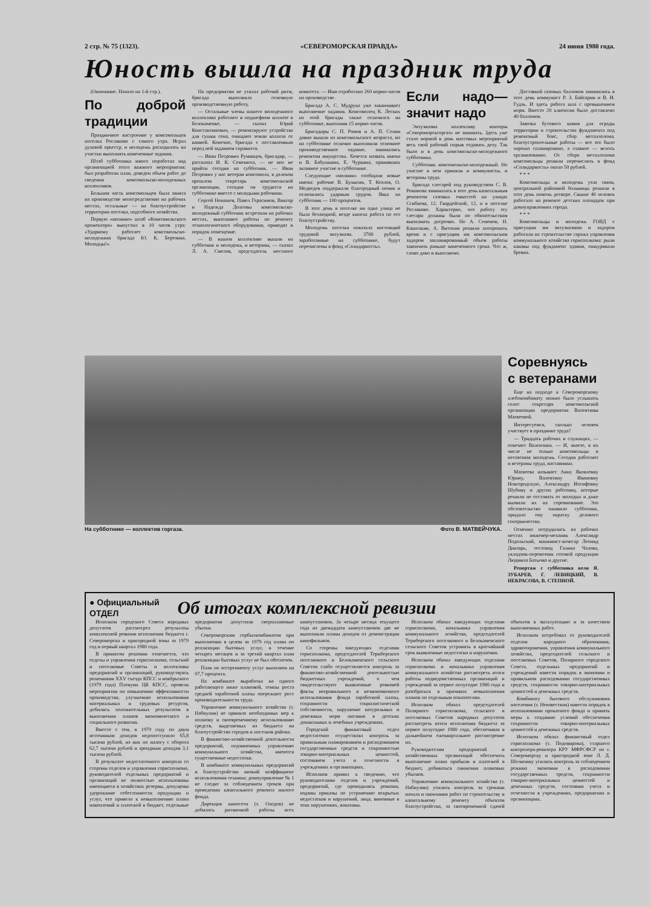2 стр. № 75 (1323). «СЕВЕРОМОРСКАЯ ПРАВДА» 24 июня 1980 года.
Юность вышла на праздник труда
(Окончание. Начало на 1-й стр.).
По доброй традиции
Праздничное настроение у комсомольцев поселка Росляково с самого утра. Играл духовой оркестр, и молодежь расходилась на участки выполнять намеченные задания.
Штаб субботника много поработал над организацией этого важного мероприятия: был разработан план, доведен объем работ до сведения комсомольско-молодежных коллективов.
Большая часть комсомольцев была занята на производстве непосредственно на рабочих местах, остальные — на благоустройстве территории поселка, подсобного хозяйства.
Первую «молнию» штаб «Комсомольского прожектора» выпустил в 10 часов утра: «Ударному работает комсомольско-молодежная бригада Ю. К. Березина. Молодцы!».
На предприятии не утихал рабочий ритм, бригада выполняла основную производственную работу.
— Остальные члены нашего молодежного коллектива работают в подшефном колхозе в Белокаменке, — сказал Юрий Константинович, — ремонтируют устройства для сушки сена, очищают земли колхоза от камней. Конечно, бригада с поставленным перед ней заданием справится.
— Иван Петрович Румянцев, бригадир, — рассказал И. К. Семенюта, — не мог не прийти сегодня на субботник. — Иван Петрович у нас ветеран комсомола, в далеком прошлом секретарь комсомольской организации, сегодня он трудится на субботнике вместе с молодыми рабочими.
Сергей Ненашев, Павел Герасимов, Виктор и Надежда Долговы комсомольско-молодежный субботник встретили на рабочих местах, выполняют работы по ремонту технологического оборудования, приводят в порядок помещение.
— В нашем коллективе вышли на субботник и молодежь, и ветераны, — сказал Л. А. Смелов, председатель местного комитета. — Ими отработано 260 нормо-часов на производстве.
Бригада А. С. Мудрука уже заканчивает выполнение задания. Комсомолец К. Легких из этой бригады также отличился на субботнике, выполнив 15 нормо-часов.
Бригадиры С. П. Ромов и А. П. Солин давно вышли из комсомольского возраста, но на субботнике отлично выполнили основное производственное задание, занимались ремонтом имущества. Хочется назвать имена и В. Бабушкина, Е. Чуркина, принявших активное участие в субботнике.
Следующие «молнии» сообщали новые имена: рабочие В. Булыгин, Т. Козлов, О. Медведев поддержали благородный почин и отличились ударным трудом. Явка на субботник — 100 процентов.
В этот день в поселке ни одна улица не была безлюдной, везде кипела работа по его благоустройству.
Молодежь поселка показала настоящий трудовой энтузиазм. 3700 рублей, заработанные на субботнике, будут перечислены в фонд «Солидарность».
Если надо—значит надо
Энтузиазма коллективу конторы «Североморскгоргаз» не занимать. Здесь уже стало нормой в день массовых мероприятий весь свой рабочий порыв отдавать делу. Так было и в день комсомольско-молодежного субботника.
Субботник комсомольско-молодежный. Но участие в нем приняли и коммунисты, и ветераны труда.
Бригада слесарей под руководством С. В. Романова занималась в этот день капитальным ремонтом газовых емкостей на улицах Сгибнева, 12, Гвардейской, 12, и в поселке Росляково. Характерно, что работу эту слесари должны были по обязательствам выполнить досрочно. Но А. Семенов, Н. Кашолкин, А. Витохин решили поторопить время и с присущим им комсомольским задором запланированный объем работы закончить раньше намеченного срока. Что ж, слово дано и выполнено.
Доставкой газовых баллонов занимались в этот день коммунист Р. З. Байсарин и В. И. Гудзь. И здесь работа шла с превышением норм. Вместо 20 клиентам было доставлено 40 баллонов.
Завозка бутового камня для ограды территории и строительства фундамента под ремонтный бокс, сбор металлолома, благоустроительные работы — все это было хорошо спланировано, а главное — велось организованно. От сбора металлолома комсомольцы решили перечислить в фонд «Солидарность» около 50 рублей.
* * *
Комсомольцы и молодежь узла связи, центральной районной больницы решили в этот день помочь детворе. Свыше 40 человек работало на ремонте детских площадок при домоуправлениях города.
* * *
Комсомольцы и молодежь ГОВД с присущим им энтузиазмом и задором работали на строительстве гаража управления коммунального хозяйства горисполкома: рыли канавы под фундамент здания, ошкуривали бревна.
На субботнике — коллектив горгаза. Фото В. МАТВЕЙЧУКА.
Соревнуясь с ветеранами
Еще на подходе к Североморскому хлебокомбинату можно было услышать голос секретаря комсомольской организации предприятия Валентины Матвеевой.
Интересуемся, сколько человек участвует в празднике труда?
— Тридцать рабочих и служащих, — отвечает Валентина. — И, знаете, в их числе не только комсомольцы и несоюзная молодежь. Сегодня работают и ветераны труда, наставники.
Матвеева называет Анну Яковлевну Юрину, Валентину Ивановну Новгородскую, Александру Иосифовну Шубину и других работниц, которые решили не отставать от молодых и даже вызвали их на соревнование. Это обстоятельство оживило субботник, придало ему окраску делового соперничества.
Отменно потрудились на рабочих местах инженер-механик Александр Подольский, машинист-кочегар Леонид Диктярь, тестовод Галина Чалова, укладчик-перевозчик готовой продукции Людмила Батычко и другие.
Репортаж с субботника вели Я. ЗУБАРЕВ, Г. ЛЕВИЦКИЙ, В. НЕКРАСОВА, В. СТЕПНОЙ.
● Официальный
ОТДЕЛ
Об итогах комплексной ревизии
Исполком городского Совета народных депутатов рассмотрел результаты комплексной ревизии исполнения бюджета г. Североморска и пригородной зоны за 1979 год и первый квартал 1980 года.
В принятом решении отмечается, что отделы и управления горисполкома, сельский и поселковые Советы и коллективы предприятий и организаций, руководствуясь решениями XXV съезда КПСС и ноябрьского (1979 года) Пленума ЦК КПСС, провели мероприятия по повышению эффективности производства, улучшению использования материальных и трудовых ресурсов, добились положительных результатов в выполнении планов экономического и социального развития.
Вместе с тем, в 1979 году по двум источникам доходов недопоступило 65,8 тысячи рублей, из них по налогу с оборота 62,7 тысячи рублей и арендным доходам 3,1 тысячи рублей.
В результате недостаточного контроля со стороны отделов и управления горисполкома, руководителей отдельных предприятий и организаций не полностью использованы имеющиеся в хозяйствах резервы, допущены удорожание себестоимости продукции и услуг, что привело к невыполнению плана накоплений и платежей в бюджет, отдельные предприятия допустили сверхплановые убытки.
Североморским горбыткомбинатом при выполнении в целом за 1979 год плана по реализации бытовых услуг, в течение четырех месяцев и за третий квартал план реализации бытовых услуг не был обеспечен.
План по ассортименту услуг выполнен на 97,7 процента.
На комбинате выработка на одного работающего ниже плановой, темпы роста средней заработной платы опережают рост производительности труда.
Управление коммунального хозяйства (т. Набиулин) не приняло необходимых мер к полному и своевременному использованию средств, выделяемых из бюджета на благоустройство городов и поселков района.
В финансово-хозяйственной деятельности предприятий, подчиненных управлению коммунального хозяйства, имеются существенные недостатки.
В комбинате коммунальных предприятий и благоустройства низкий коэффициент использования техники; домоуправление № 1 не следит за соблюдением сроков при проведении капитального ремонта жилого фонда.
Дирекция киносети (т. Оходов) не добилась ритмичной работы всех киноустановок. За четыре месяца текущего года из двенадцати киноустановок две не выполнили планы доходов от демонстрации кинофильмов.
Со стороны заведующих отделами горисполкома, председателей Териберского поселкового и Белокаменского сельского Советов слабо осуществляется контроль за финансово-хозяйственной деятельностью бюджетных учреждений, о чем свидетельствуют выявленные ревизией факты неправильного и неэкономичного использования фонда заработной платы, сохранности социалистической собственности, нарушение натуральных и денежных норм питания в детских дошкольных и лечебных учреждениях.
Городской финансовый отдел недостаточно осуществлял контроль за правильным планированием и расходованием государственных средств и сохранностью товарно-материальных ценностей, состоянием учета и отчетности в учреждениях и организациях.
Исполком принял к сведению, что руководителями отделов и учреждений, предприятий, где проводились ревизии, изданы приказы по устранению вскрытых недостатков и нарушений, лица, виновные в этих нарушениях, наказаны.
Исполком обязал заведующих отделами горисполкома, начальника управления коммунального хозяйства, председателей Териберского поселкового и Белокаменского сельского Советов устранить в кратчайший срок выявленные недостатки и нарушения.
Исполком обязал заведующих отделами горисполкома и начальника управления коммунального хозяйства рассмотреть итоги работы подведомственных организаций и учреждений за первое полугодие 1980 года и разобраться в причинах невыполнения планов по отдельным показателям.
Исполком обязал председателей Полярного горисполкома, сельского и поселковых Советов народных депутатов рассмотреть итоги исполнения бюджета за первое полугодие 1980 года, обеспечивая в дальнейшем ежеквартальное рассмотрение их.
Руководителям предприятий и хозяйственных организаций обеспечить выполнение плана прибыли и платежей в бюджет, добиваться снижения плановых убытков.
Управлению коммунального хозяйства (т. Набиулин) усилить контроль за сроками начала и окончания работ по строительству и капитальному ремонту объектов благоустройства, за своевременной сдачей объектов в эксплуатацию и за качеством выполненных работ.
Исполком потребовал от руководителей отделов народного образования, здравоохранения, управления коммунального хозяйства, председателей сельского и поселковых Советов, Полярного городского Совета, отдельных предприятий и учреждений навести порядок в экономии и правильном расходовании государственных средств, сохранности товарно-материальных ценностей и денежных средств.
Комбинату бытового обслуживания населения (т. Неизвестная) навести порядок в использовании прокатного фонда и принять меры к созданию условий обеспечения сохранности товарно-материальных ценностей и денежных средств.
Исполком обязал финансовый отдел горисполкома (т. Подовирова), старшего контролера-ревизора КРУ МФРСФСР по г. Североморску и пригородной зоне Л. Д. Шелипину усилить контроль за соблюдением режима экономии в расходовании государственных средств, сохранности товарно-материальных ценностей и денежных средств, состояния учета и отчетности в учреждениях, предприятиях и организациях.